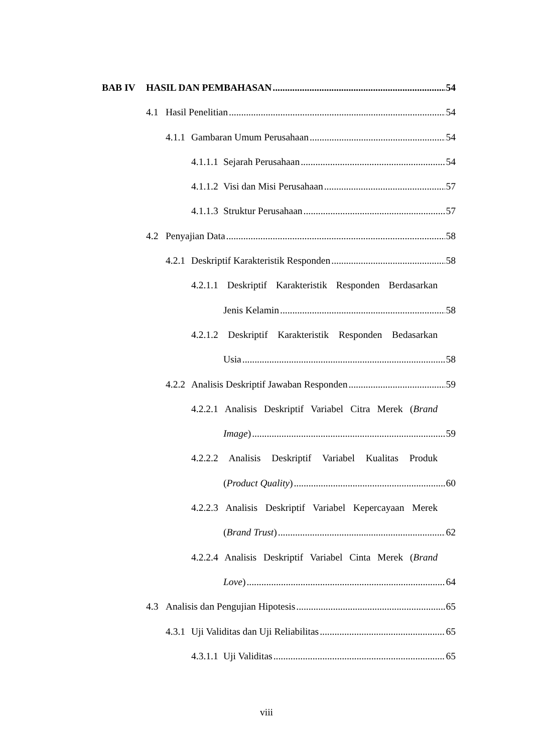BAB IV HASIL DAN PEMBAHASAN 54
4.1 Hasil Penelitian 54
4.1.1 Gambaran Umum Perusahaan 54
4.1.1.1 Sejarah Perusahaan 54
4.1.1.2 Visi dan Misi Perusahaan 57
4.1.1.3 Struktur Perusahaan 57
4.2 Penyajian Data 58
4.2.1 Deskriptif Karakteristik Responden 58
4.2.1.1 Deskriptif Karakteristik Responden Berdasarkan
Jenis Kelamin 58
4.2.1.2 Deskriptif Karakteristik Responden Bedasarkan
Usia 58
4.2.2 Analisis Deskriptif Jawaban Responden 59
4.2.2.1 Analisis Deskriptif Variabel Citra Merek (Brand
Image) 59
4.2.2.2 Analisis Deskriptif Variabel Kualitas Produk
(Product Quality) 60
4.2.2.3 Analisis Deskriptif Variabel Kepercayaan Merek
(Brand Trust) 62
4.2.2.4 Analisis Deskriptif Variabel Cinta Merek (Brand
Love) 64
4.3 Analisis dan Pengujian Hipotesis 65
4.3.1 Uji Validitas dan Uji Reliabilitas 65
4.3.1.1 Uji Validitas 65
viii